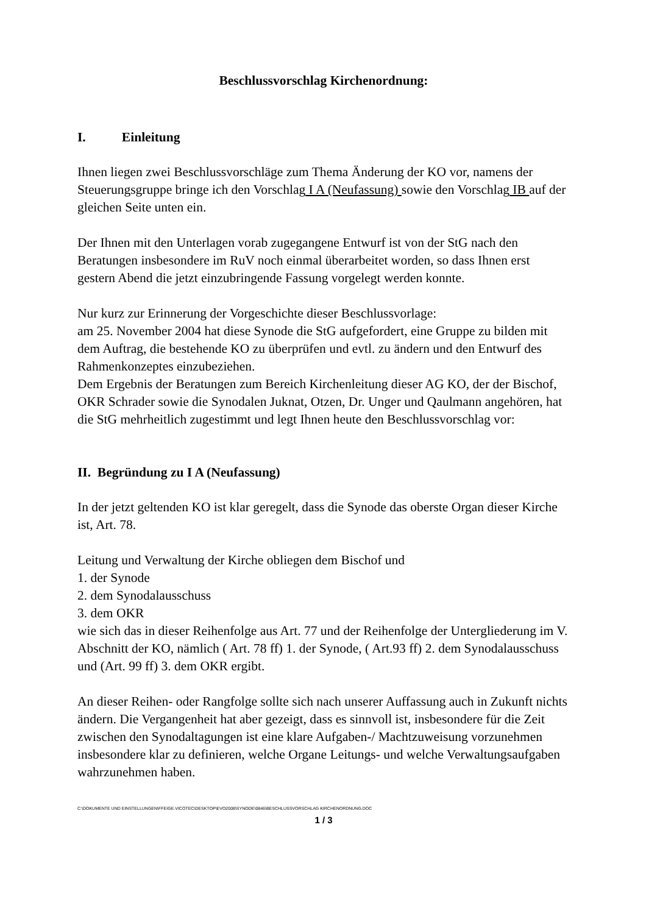Beschlussvorschlag Kirchenordnung:
I. Einleitung
Ihnen liegen zwei Beschlussvorschläge zum Thema Änderung der KO vor, namens der Steuerungsgruppe bringe ich den Vorschlag I A (Neufassung) sowie den Vorschlag IB auf der gleichen Seite unten ein.
Der Ihnen mit den Unterlagen vorab zugegangene Entwurf ist von der StG nach den Beratungen insbesondere im RuV noch einmal überarbeitet worden, so dass Ihnen erst gestern Abend die jetzt einzubringende Fassung vorgelegt werden konnte.
Nur kurz zur Erinnerung der Vorgeschichte dieser Beschlussvorlage:
am 25. November 2004 hat diese Synode die StG aufgefordert, eine Gruppe zu bilden mit dem Auftrag, die bestehende KO zu überprüfen und evtl. zu ändern und den Entwurf des Rahmenkonzeptes einzubeziehen.
Dem Ergebnis der Beratungen zum Bereich Kirchenleitung dieser AG KO, der der Bischof, OKR Schrader sowie die Synodalen Juknat, Otzen, Dr. Unger und Qaulmann angehören, hat die StG mehrheitlich zugestimmt und legt Ihnen heute den Beschlussvorschlag vor:
II. Begründung zu I A (Neufassung)
In der jetzt geltenden KO ist klar geregelt, dass die Synode das oberste Organ dieser Kirche ist, Art. 78.
Leitung und Verwaltung der Kirche obliegen dem Bischof und
1. der Synode
2. dem Synodalausschuss
3. dem OKR
wie sich das in dieser Reihenfolge aus Art. 77 und der Reihenfolge der Untergliederung im V. Abschnitt der KO, nämlich ( Art. 78 ff) 1. der Synode, ( Art.93 ff) 2. dem Synodalausschuss und (Art. 99 ff) 3. dem OKR ergibt.
An dieser Reihen- oder Rangfolge sollte sich nach unserer Auffassung auch in Zukunft nichts ändern. Die Vergangenheit hat aber gezeigt, dass es sinnvoll ist, insbesondere für die Zeit zwischen den Synodaltagungen ist eine klare Aufgaben-/ Machtzuweisung vorzunehmen insbesondere klar zu definieren, welche Organe Leitungs- und welche Verwaltungsaufgaben wahrzunehmen haben.
C:\DOKUMENTE UND EINSTELLUNGEN\FFEIGE.VICOTEC\DESKTOP\EVO2008\SYNODE\0846\BESCHLUSSVORSCHLAG KIRCHENORDNUNG.DOC
1 / 3